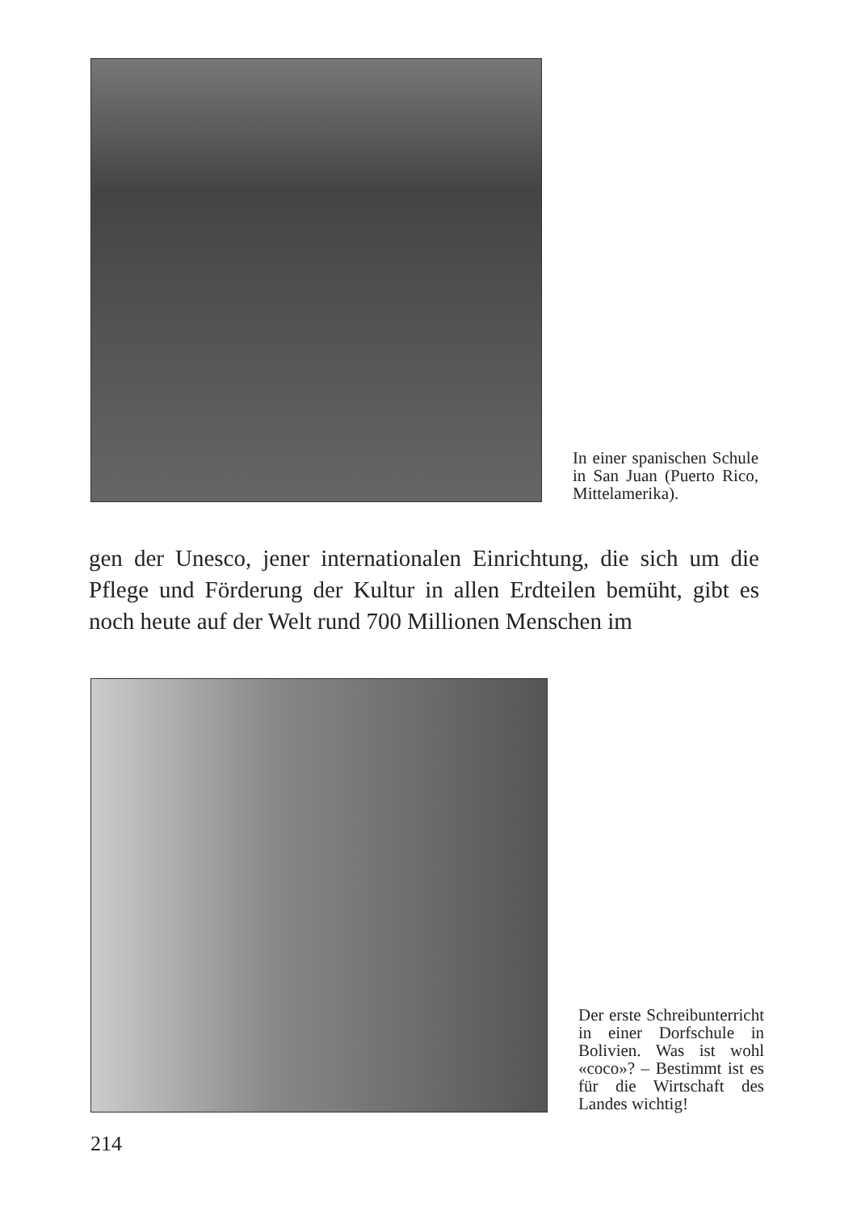In einer spanischen Schule in San Juan (Puerto Rico, Mittel­amerika).
gen der Unesco, jener internationalen Einrichtung, die sich um die Pflege und Förderung der Kultur in allen Erdteilen bemüht, gibt es noch heute auf der Welt rund 700 Millionen Menschen im
Der erste Schreibun­terricht in einer Dorf­schule in Bolivien. Was ist wohl «coco»? – Bestimmt ist es für die Wirtschaft des Landes wichtig!
214